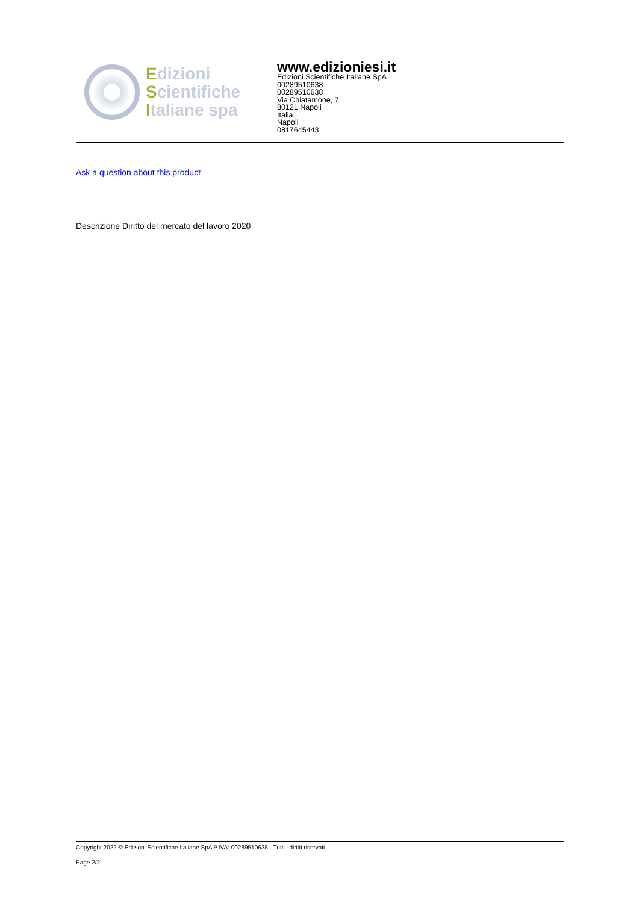Edizioni
Scientifiche
Italiane spa
www.edizioniesi.it
Edizioni Scientifiche Italiane SpA
00289510638
00289510638
Via Chiatamone, 7
80121 Napoli
Italia
Napoli
0817645443
Ask a question about this product
Descrizione Diritto del mercato del lavoro 2020
Copyright 2022 © Edizioni Scientifiche Italiane SpA P.IVA: 00289510638 - Tutti i diritti riservati
Page 2/2